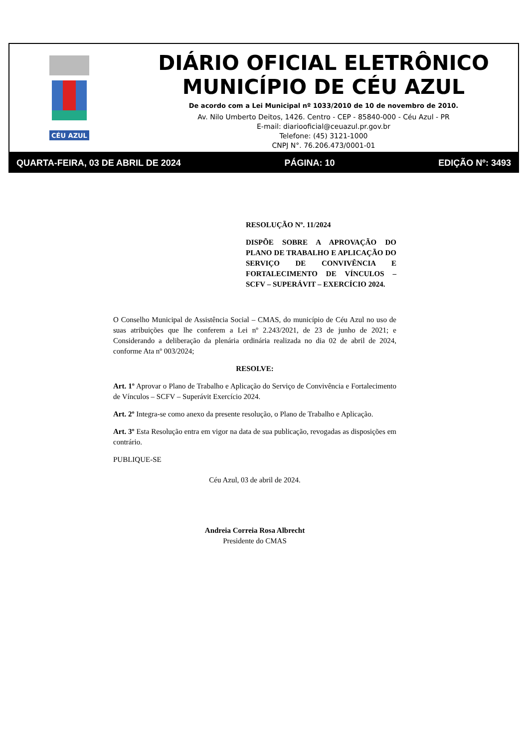CÉU AZUL
DIÁRIO OFICIAL ELETRÔNICO
MUNICÍPIO DE CÉU AZUL
De acordo com a Lei Municipal nº 1033/2010 de 10 de novembro de 2010.
Av. Nilo Umberto Deitos, 1426. Centro - CEP - 85840-000 - Céu Azul - PR
E-mail: diariooficial@ceuazul.pr.gov.br
Telefone: (45) 3121-1000
CNPJ N°. 76.206.473/0001-01
QUARTA-FEIRA, 03 DE ABRIL DE 2024 PÁGINA: 10 EDIÇÃO Nº: 3493
RESOLUÇÃO Nº. 11/2024
DISPÕE SOBRE A APROVAÇÃO DO PLANO DE TRABALHO E APLICAÇÃO DO SERVIÇO DE CONVIVÊNCIA E FORTALECIMENTO DE VÍNCULOS – SCFV – SUPERÁVIT – EXERCÍCIO 2024.
O Conselho Municipal de Assistência Social – CMAS, do município de Céu Azul no uso de suas atribuições que lhe conferem a Lei nº 2.243/2021, de 23 de junho de 2021; e Considerando a deliberação da plenária ordinária realizada no dia 02 de abril de 2024, conforme Ata nº 003/2024;
RESOLVE:
Art. 1º Aprovar o Plano de Trabalho e Aplicação do Serviço de Convivência e Fortalecimento de Vínculos – SCFV – Superávit Exercício 2024.
Art. 2º Integra-se como anexo da presente resolução, o Plano de Trabalho e Aplicação.
Art. 3º Esta Resolução entra em vigor na data de sua publicação, revogadas as disposições em contrário.
PUBLIQUE-SE
Céu Azul, 03 de abril de 2024.
Andreia Correia Rosa Albrecht
Presidente do CMAS